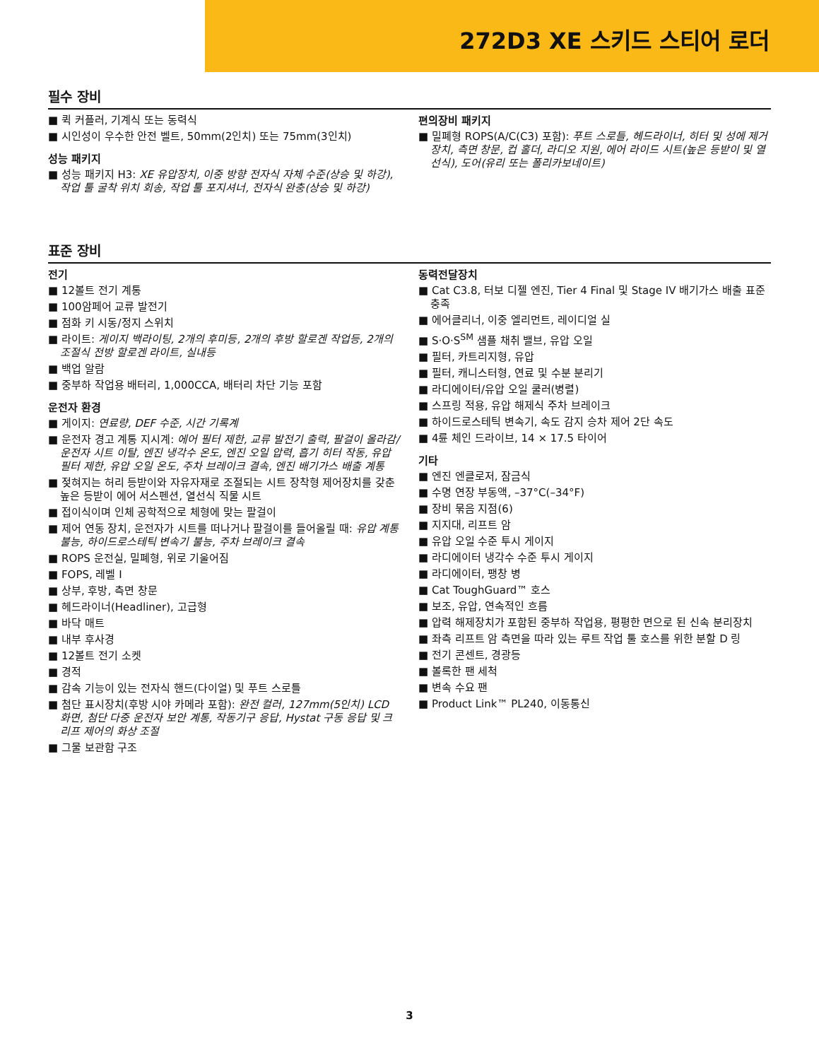272D3 XE 스키드 스티어 로더
필수 장비
퀵 커플러, 기계식 또는 동력식
시인성이 우수한 안전 벨트, 50mm(2인치) 또는 75mm(3인치)
성능 패키지
성능 패키지 H3: XE 유압장치, 이중 방향 전자식 자체 수준(상승 및 하강), 작업 툴 굴착 위치 회송, 작업 툴 포지셔너, 전자식 완충(상승 및 하강)
편의장비 패키지
밀폐형 ROPS(A/C(C3) 포함): 푸트 스로틀, 헤드라이너, 히터 및 성에 제거장치, 측면 창문, 컵 홀더, 라디오 지원, 에어 라이드 시트(높은 등받이 및 열선식), 도어(유리 또는 폴리카보네이트)
표준 장비
전기
12볼트 전기 계통
100암페어 교류 발전기
점화 키 시동/정지 스위치
라이트: 게이지 백라이팅, 2개의 후미등, 2개의 후방 할로겐 작업등, 2개의 조절식 전방 할로겐 라이트, 실내등
백업 알람
중부하 작업용 배터리, 1,000CCA, 배터리 차단 기능 포함
운전자 환경
게이지: 연료량, DEF 수준, 시간 기록계
운전자 경고 계통 지시계: 에어 필터 제한, 교류 발전기 출력, 팔걸이 올라감/운전자 시트 이탈, 엔진 냉각수 온도, 엔진 오일 압력, 흡기 히터 작동, 유압 필터 제한, 유압 오일 온도, 주차 브레이크 결속, 엔진 배기가스 배출 계통
젖혀지는 허리 등받이와 자유자재로 조절되는 시트 장착형 제어장치를 갖춘 높은 등받이 에어 서스펜션, 열선식 직물 시트
접이식이며 인체 공학적으로 체형에 맞는 팔걸이
제어 연동 장치, 운전자가 시트를 떠나거나 팔걸이를 들어올릴 때: 유압 계통 불능, 하이드로스테틱 변속기 불능, 주차 브레이크 결속
ROPS 운전실, 밀폐형, 위로 기울어짐
FOPS, 레벨 I
상부, 후방, 측면 창문
헤드라이너(Headliner), 고급형
바닥 매트
내부 후사경
12볼트 전기 소켓
경적
감속 기능이 있는 전자식 핸드(다이얼) 및 푸트 스로틀
첨단 표시장치(후방 시야 카메라 포함): 완전 컬러, 127mm(5인치) LCD 화면, 첨단 다중 운전자 보안 계통, 작동기구 응답, Hystat 구동 응답 및 크리프 제어의 화상 조절
그물 보관함 구조
동력전달장치
Cat C3.8, 터보 디젤 엔진, Tier 4 Final 및 Stage IV 배기가스 배출 표준 충족
에어클리너, 이중 엘리먼트, 레이디얼 실
S·O·S<sup>SM</sup> 샘플 채취 밸브, 유압 오일
필터, 카트리지형, 유압
필터, 캐니스터형, 연료 및 수분 분리기
라디에이터/유압 오일 쿨러(병렬)
스프링 적용, 유압 해제식 주차 브레이크
하이드로스테틱 변속기, 속도 감지 승차 제어 2단 속도
4륜 체인 드라이브, 14 × 17.5 타이어
기타
엔진 엔클로저, 잠금식
수명 연장 부동액, –37°C(–34°F)
장비 묶음 지점(6)
지지대, 리프트 암
유압 오일 수준 투시 게이지
라디에이터 냉각수 수준 투시 게이지
라디에이터, 팽창 병
Cat ToughGuard™ 호스
보조, 유압, 연속적인 흐름
압력 해제장치가 포함된 중부하 작업용, 평평한 면으로 된 신속 분리장치
좌측 리프트 암 측면을 따라 있는 루트 작업 툴 호스를 위한 분할 D 링
전기 콘센트, 경광등
볼록한 팬 세척
변속 수요 팬
Product Link™ PL240, 이동통신
3